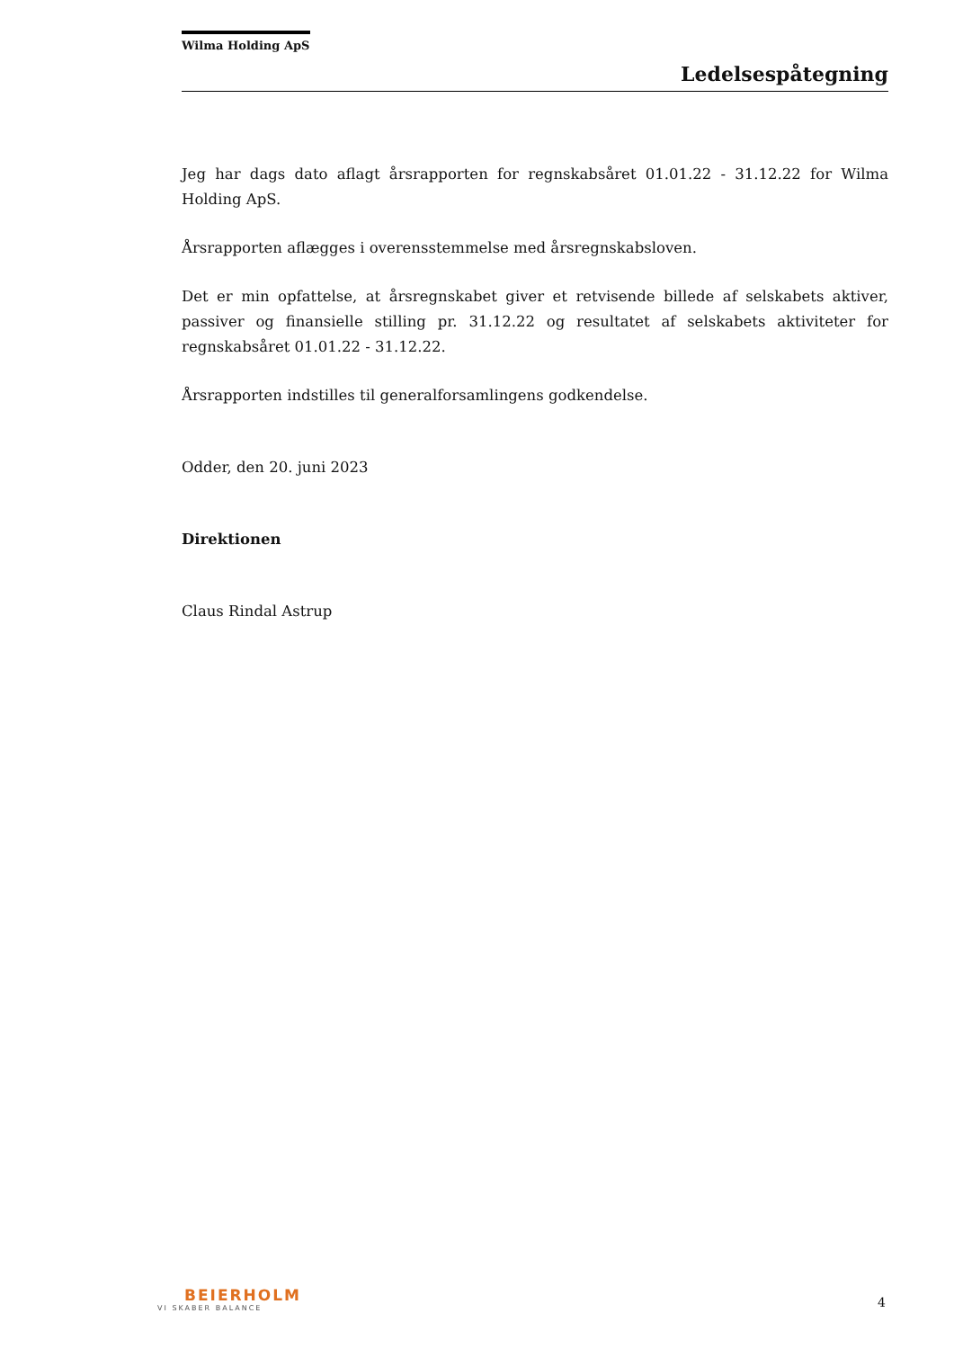Wilma Holding ApS
Ledelsespåtegning
Jeg har dags dato aflagt årsrapporten for regnskabsåret 01.01.22 - 31.12.22 for Wilma Holding ApS.
Årsrapporten aflægges i overensstemmelse med årsregnskabsloven.
Det er min opfattelse, at årsregnskabet giver et retvisende billede af selskabets aktiver, passiver og finansielle stilling pr. 31.12.22 og resultatet af selskabets aktiviteter for regnskabsåret 01.01.22 - 31.12.22.
Årsrapporten indstilles til generalforsamlingens godkendelse.
Odder, den 20. juni 2023
Direktionen
Claus Rindal Astrup
BEIERHOLM
VI SKABER BALANCE
4